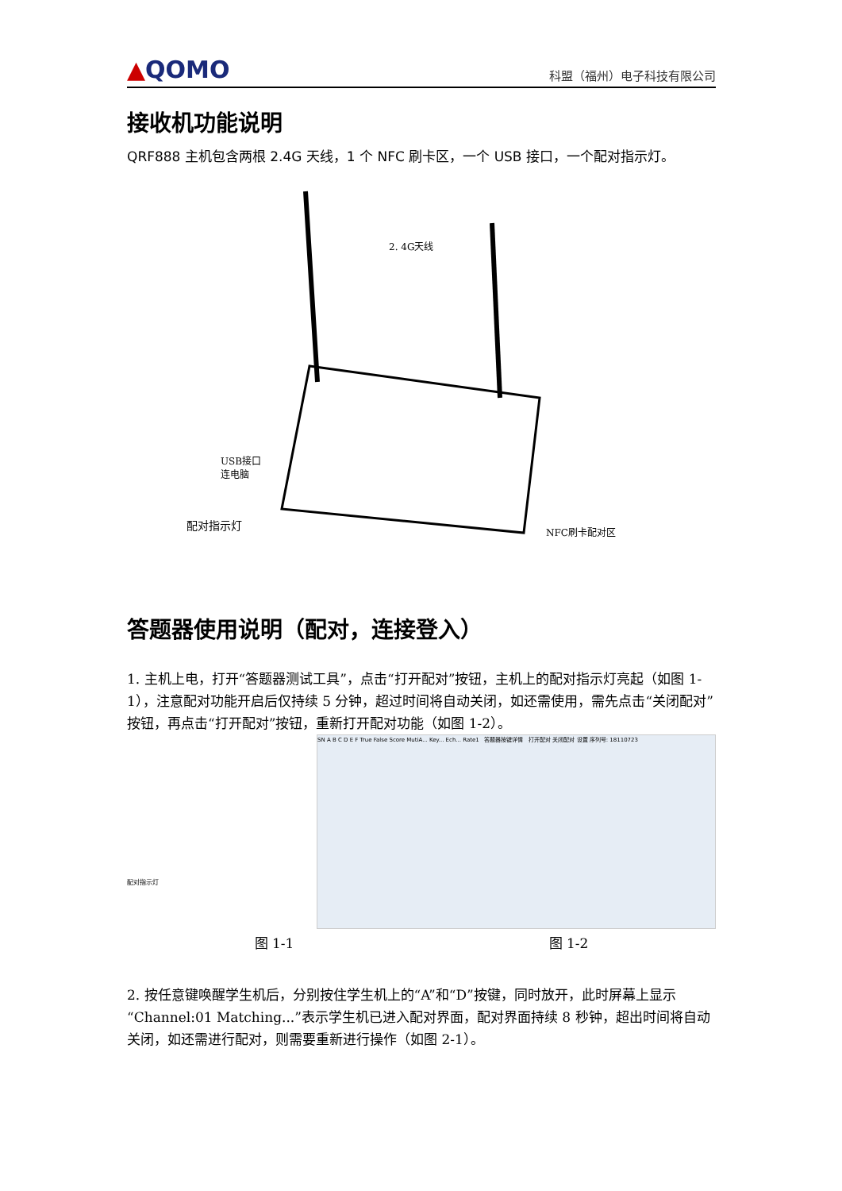▲QOMO 科盟（福州）电子科技有限公司
接收机功能说明
QRF888 主机包含两根 2.4G 天线，1 个 NFC 刷卡区，一个 USB 接口，一个配对指示灯。
2. 4G天线
USB接口
连电脑
配对指示灯
NFC刷卡配对区
答题器使用说明（配对，连接登入）
1. 主机上电，打开“答题器测试工具”，点击“打开配对”按钮，主机上的配对指示灯亮起（如图 1-1），注意配对功能开启后仅持续 5 分钟，超过时间将自动关闭，如还需使用，需先点击“关闭配对”按钮，再点击“打开配对”按钮，重新打开配对功能（如图 1-2）。
配对指示灯
SN A B C D E F True False Score MutiA... Key... Ech... Rate1 答题器按键详情 打开配对 关闭配对 设置 序列号: 18110723
图 1-1 图 1-2
2. 按任意键唤醒学生机后，分别按住学生机上的“A”和“D”按键，同时放开，此时屏幕上显示“Channel:01 Matching...”表示学生机已进入配对界面，配对界面持续 8 秒钟，超出时间将自动关闭，如还需进行配对，则需要重新进行操作（如图 2-1）。